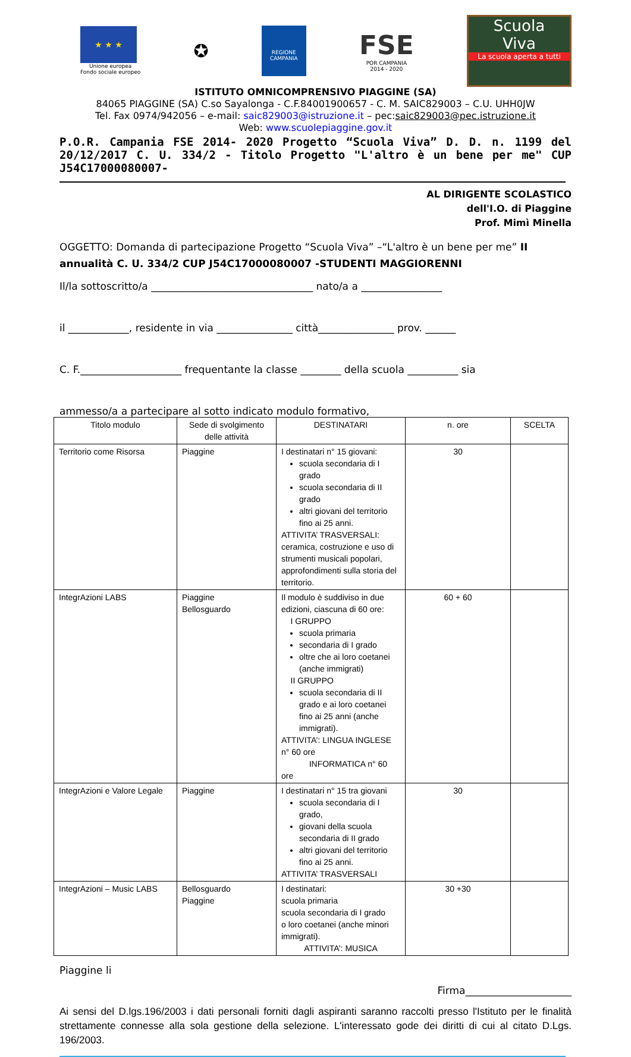★ ★ ★
Unione europea
Fondo sociale europeo
✪
REGIONE CAMPANIA
FSE
POR CAMPANIA
2014 - 2020
Scuola
Viva
La scuola aperta a tutti
ISTITUTO OMNICOMPRENSIVO PIAGGINE (SA)
84065 PIAGGINE (SA) C.so Sayalonga - C.F.84001900657 - C. M. SAIC829003 – C.U. UHH0JW
Tel. Fax 0974/942056 – e-mail: saic829003@istruzione.it – pec:saic829003@pec.istruzione.it
Web: www.scuolepiaggine.gov.it
P.O.R. Campania FSE 2014- 2020 Progetto “Scuola Viva” D. D. n. 1199 del 20/12/2017 C. U. 334/2 - Titolo Progetto "L'altro è un bene per me" CUP J54C17000080007-
AL DIRIGENTE SCOLASTICO
dell'I.O. di Piaggine
Prof. Mimì Minella
OGGETTO: Domanda di partecipazione Progetto “Scuola Viva” –“L'altro è un bene per me” II annualità C. U. 334/2 CUP J54C17000080007 -STUDENTI MAGGIORENNI
Il/la sottoscritto/a ________________________________ nato/a a ________________
il ____________, residente in via _______________ città_______________ prov. ______
C. F.____________________ frequentante la classe ________ della scuola __________ sia
ammesso/a a partecipare al sotto indicato modulo formativo,
| Titolo modulo | Sede di svolgimento delle attività | DESTINATARI | n. ore | SCELTA |
| --- | --- | --- | --- | --- |
| Territorio come Risorsa | Piaggine | I destinatari n° 15 giovani: scuola secondaria di I grado scuola secondaria di II grado altri giovani del territorio fino ai 25 anni. ATTIVITA’ TRASVERSALI: ceramica, costruzione e uso di strumenti musicali popolari, approfondimenti sulla storia del territorio. | 30 | |
| IntegrAzioni LABS | Piaggine Bellosguardo | Il modulo è suddiviso in due edizioni, ciascuna di 60 ore: I GRUPPO scuola primaria secondaria di I grado oltre che ai loro coetanei (anche immigrati) II GRUPPO scuola secondaria di II grado e ai loro coetanei fino ai 25 anni (anche immigrati). ATTIVITA’: LINGUA INGLESE n° 60 ore INFORMATICA n° 60 ore | 60 + 60 | |
| IntegrAzioni e Valore Legale | Piaggine | I destinatari n° 15 tra giovani scuola secondaria di I grado, giovani della scuola secondaria di II grado altri giovani del territorio fino ai 25 anni. ATTIVITA’ TRASVERSALI | 30 | |
| IntegrAzioni – Music LABS | Bellosguardo Piaggine | I destinatari: scuola primaria scuola secondaria di I grado o loro coetanei (anche minori immigrati). ATTIVITA’: MUSICA | 30 +30 | |
Piaggine li
Firma_____________________
Ai sensi del D.lgs.196/2003 i dati personali forniti dagli aspiranti saranno raccolti presso l'Istituto per le finalità strettamente connesse alla sola gestione della selezione. L'interessato gode dei diritti di cui al citato D.Lgs. 196/2003.